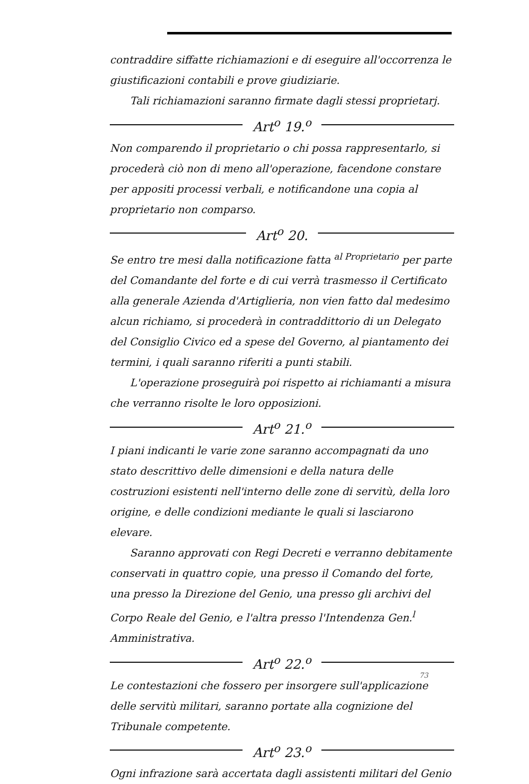contraddire siffatte richiamazioni e di eseguire all'occorrenza le giustificazioni contabili e prove giudiziarie.
Tali richiamazioni saranno firmate dagli stessi proprietarj.
Art<sup>o</sup> 19.<sup>o</sup>
Non comparendo il proprietario o chi possa rappresentarlo, si procederà ciò non di meno all'operazione, facendone constare per appositi processi verbali, e notificandone una copia al proprietario non comparso.
Art<sup>o</sup> 20.
Se entro tre mesi dalla notificazione fatta <sup>al Proprietario</sup> per parte del Comandante del forte e di cui verrà trasmesso il Certificato alla generale Azienda d'Artiglieria, non vien fatto dal medesimo alcun richiamo, si procederà in contraddittorio di un Delegato del Consiglio Civico ed a spese del Governo, al piantamento dei termini, i quali saranno riferiti a punti stabili.
L'operazione proseguirà poi rispetto ai richiamanti a misura che verranno risolte le loro opposizioni.
Art<sup>o</sup> 21.<sup>o</sup>
I piani indicanti le varie zone saranno accompagnati da uno stato descrittivo delle dimensioni e della natura delle costruzioni esistenti nell'interno delle zone di servitù, della loro origine, e delle condizioni mediante le quali si lasciarono elevare.
Saranno approvati con Regi Decreti e verranno debitamente conservati in quattro copie, una presso il Comando del forte, una presso la Direzione del Genio, una presso gli archivi del Corpo Reale del Genio, e l'altra presso l'Intendenza Gen.<sup>l</sup> Amministrativa.
Art<sup>o</sup> 22.<sup>o</sup>
Le contestazioni che fossero per insorgere sull'applicazione delle servitù militari, saranno portate alla cognizione del Tribunale competente.
Art<sup>o</sup> 23.<sup>o</sup>
Ogni infrazione sarà accertata dagli assistenti militari del Genio
73